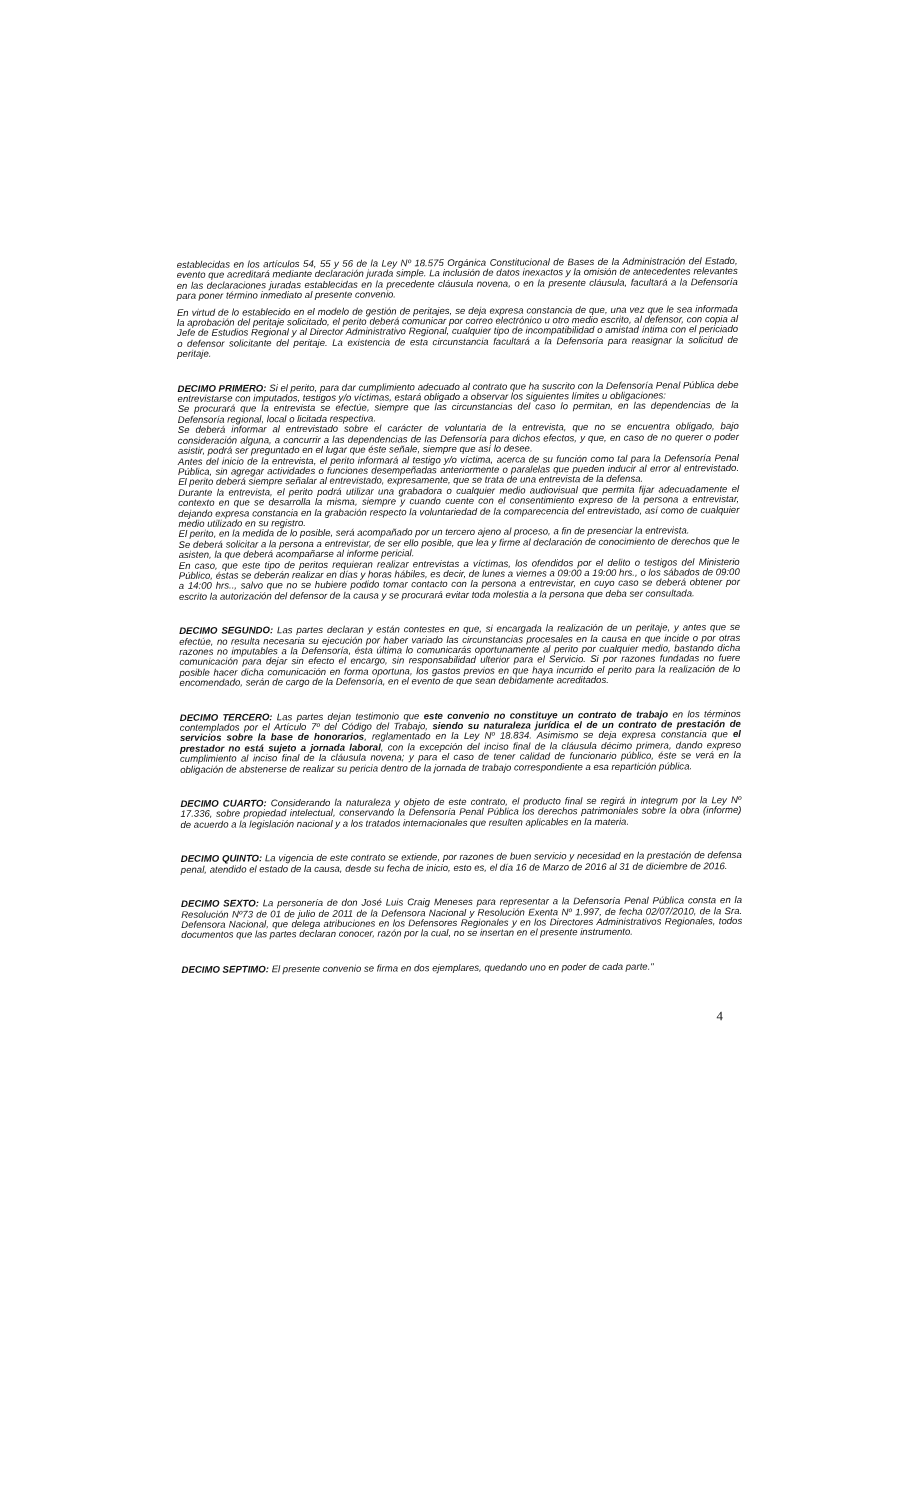establecidas en los artículos 54, 55 y 56 de la Ley Nº 18.575 Orgánica Constitucional de Bases de la Administración del Estado, evento que acreditará mediante declaración jurada simple. La inclusión de datos inexactos y la omisión de antecedentes relevantes en las declaraciones juradas establecidas en la precedente cláusula novena, o en la presente cláusula, facultará a la Defensoría para poner término inmediato al presente convenio.
En virtud de lo establecido en el modelo de gestión de peritajes, se deja expresa constancia de que, una vez que le sea informada la aprobación del peritaje solicitado, el perito deberá comunicar por correo electrónico u otro medio escrito, al defensor, con copia al Jefe de Estudios Regional y al Director Administrativo Regional, cualquier tipo de incompatibilidad o amistad íntima con el periciado o defensor solicitante del peritaje. La existencia de esta circunstancia facultará a la Defensoría para reasignar la solicitud de peritaje.
DECIMO PRIMERO: Si el perito, para dar cumplimiento adecuado al contrato que ha suscrito con la Defensoría Penal Pública debe entrevistarse con imputados, testigos y/o víctimas, estará obligado a observar los siguientes límites u obligaciones:
Se procurará que la entrevista se efectúe, siempre que las circunstancias del caso lo permitan, en las dependencias de la Defensoría regional, local o licitada respectiva.
Se deberá informar al entrevistado sobre el carácter de voluntaria de la entrevista, que no se encuentra obligado, bajo consideración alguna, a concurrir a las dependencias de las Defensoría para dichos efectos, y que, en caso de no querer o poder asistir, podrá ser preguntado en el lugar que éste señale, siempre que así lo desee.
Antes del inicio de la entrevista, el perito informará al testigo y/o víctima, acerca de su función como tal para la Defensoría Penal Pública, sin agregar actividades o funciones desempeñadas anteriormente o paralelas que pueden inducir al error al entrevistado. El perito deberá siempre señalar al entrevistado, expresamente, que se trata de una entrevista de la defensa.
Durante la entrevista, el perito podrá utilizar una grabadora o cualquier medio audiovisual que permita fijar adecuadamente el contexto en que se desarrolla la misma, siempre y cuando cuente con el consentimiento expreso de la persona a entrevistar, dejando expresa constancia en la grabación respecto la voluntariedad de la comparecencia del entrevistado, así como de cualquier medio utilizado en su registro.
El perito, en la medida de lo posible, será acompañado por un tercero ajeno al proceso, a fin de presenciar la entrevista.
Se deberá solicitar a la persona a entrevistar, de ser ello posible, que lea y firme al declaración de conocimiento de derechos que le asisten, la que deberá acompañarse al informe pericial.
En caso, que este tipo de peritos requieran realizar entrevistas a víctimas, los ofendidos por el delito o testigos del Ministerio Público, éstas se deberán realizar en días y horas hábiles, es decir, de lunes a viernes a 09:00 a 19:00 hrs., o los sábados de 09:00 a 14:00 hrs.., salvo que no se hubiere podido tomar contacto con la persona a entrevistar, en cuyo caso se deberá obtener por escrito la autorización del defensor de la causa y se procurará evitar toda molestia a la persona que deba ser consultada.
DECIMO SEGUNDO: Las partes declaran y están contestes en que, si encargada la realización de un peritaje, y antes que se efectúe, no resulta necesaria su ejecución por haber variado las circunstancias procesales en la causa en que incide o por otras razones no imputables a la Defensoría, ésta última lo comunicarás oportunamente al perito por cualquier medio, bastando dicha comunicación para dejar sin efecto el encargo, sin responsabilidad ulterior para el Servicio. Si por razones fundadas no fuere posible hacer dicha comunicación en forma oportuna, los gastos previos en que haya incurrido el perito para la realización de lo encomendado, serán de cargo de la Defensoría, en el evento de que sean debidamente acreditados.
DECIMO TERCERO: Las partes dejan testimonio que este convenio no constituye un contrato de trabajo en los términos contemplados por el Artículo 7º del Código del Trabajo, siendo su naturaleza jurídica el de un contrato de prestación de servicios sobre la base de honorarios, reglamentado en la Ley Nº 18.834. Asimismo se deja expresa constancia que el prestador no está sujeto a jornada laboral, con la excepción del inciso final de la cláusula décimo primera, dando expreso cumplimiento al inciso final de la cláusula novena; y para el caso de tener calidad de funcionario público, éste se verá en la obligación de abstenerse de realizar su pericia dentro de la jornada de trabajo correspondiente a esa repartición pública.
DECIMO CUARTO: Considerando la naturaleza y objeto de este contrato, el producto final se regirá in integrum por la Ley Nº 17.336, sobre propiedad intelectual, conservando la Defensoría Penal Pública los derechos patrimoniales sobre la obra (informe) de acuerdo a la legislación nacional y a los tratados internacionales que resulten aplicables en la materia.
DECIMO QUINTO: La vigencia de este contrato se extiende, por razones de buen servicio y necesidad en la prestación de defensa penal, atendido el estado de la causa, desde su fecha de inicio, esto es, el día 16 de Marzo de 2016 al 31 de diciembre de 2016.
DECIMO SEXTO: La personería de don José Luis Craig Meneses para representar a la Defensoría Penal Pública consta en la Resolución Nº73 de 01 de julio de 2011 de la Defensora Nacional y Resolución Exenta Nº 1.997, de fecha 02/07/2010, de la Sra. Defensora Nacional, que delega atribuciones en los Defensores Regionales y en los Directores Administrativos Regionales, todos documentos que las partes declaran conocer, razón por la cual, no se insertan en el presente instrumento.
DECIMO SEPTIMO: El presente convenio se firma en dos ejemplares, quedando uno en poder de cada parte."
4